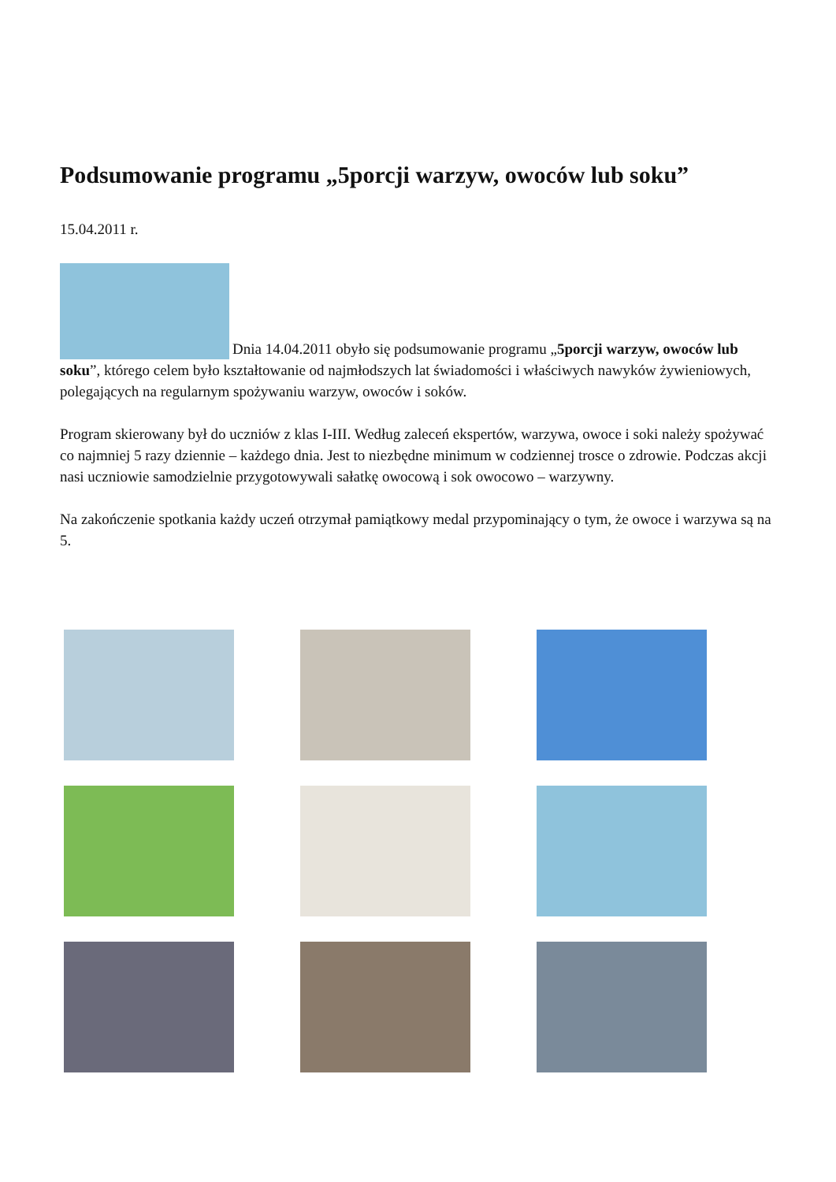Podsumowanie programu „5porcji warzyw, owoców lub soku”
15.04.2011 r.
Dnia 14.04.2011 obyło się podsumowanie programu „5porcji warzyw, owoców lub soku”, którego celem było kształtowanie od najmłodszych lat świadomości i właściwych nawyków żywieniowych, polegających na regularnym spożywaniu warzyw, owoców i soków.
Program skierowany był do uczniów z klas I-III. Według zaleceń ekspertów, warzywa, owoce i soki należy spożywać co najmniej 5 razy dziennie – każdego dnia. Jest to niezbędne minimum w codziennej trosce o zdrowie. Podczas akcji nasi uczniowie samodzielnie przygotowywali sałatkę owocową i sok owocowo – warzywny.
Na zakończenie spotkania każdy uczeń otrzymał pamiątkowy medal przypominający o tym, że owoce i warzywa są na 5.